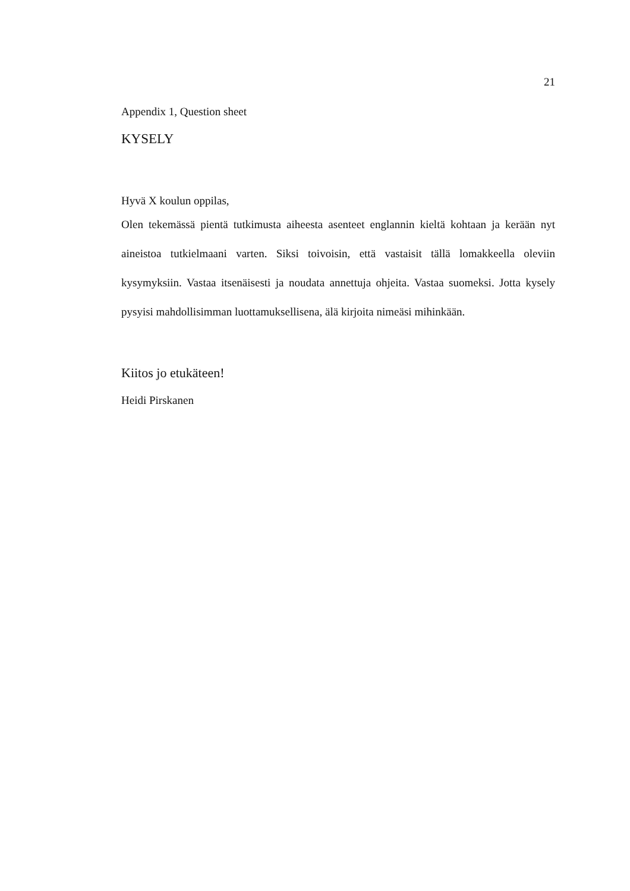21
Appendix 1, Question sheet
KYSELY
Hyvä X koulun oppilas,
Olen tekemässä pientä tutkimusta aiheesta asenteet englannin kieltä kohtaan ja kerään nyt aineistoa tutkielmaani varten. Siksi toivoisin, että vastaisit tällä lomakkeella oleviin kysymyksiin. Vastaa itsenäisesti ja noudata annettuja ohjeita. Vastaa suomeksi. Jotta kysely pysyisi mahdollisimman luottamuksellisena, älä kirjoita nimeäsi mihinkään.
Kiitos jo etukäteen!
Heidi Pirskanen